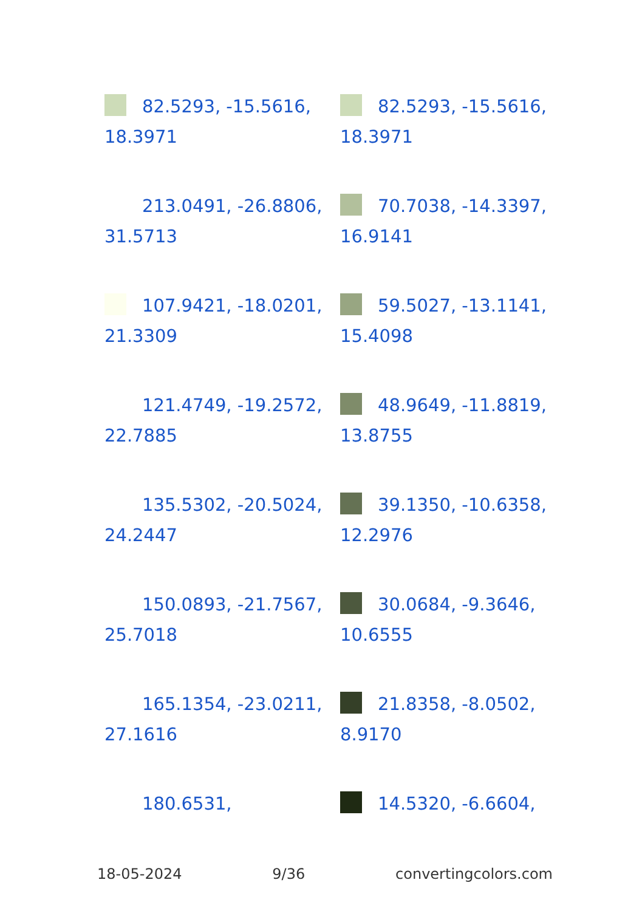82.5293, -15.5616, 18.3971
82.5293, -15.5616, 18.3971
213.0491, -26.8806, 31.5713
70.7038, -14.3397, 16.9141
107.9421, -18.0201, 21.3309
59.5027, -13.1141, 15.4098
121.4749, -19.2572, 22.7885
48.9649, -11.8819, 13.8755
135.5302, -20.5024, 24.2447
39.1350, -10.6358, 12.2976
150.0893, -21.7567, 25.7018
30.0684, -9.3646, 10.6555
165.1354, -23.0211, 27.1616
21.8358, -8.0502, 8.9170
180.6531,
14.5320, -6.6604,
18-05-2024 9/36 convertingcolors.com